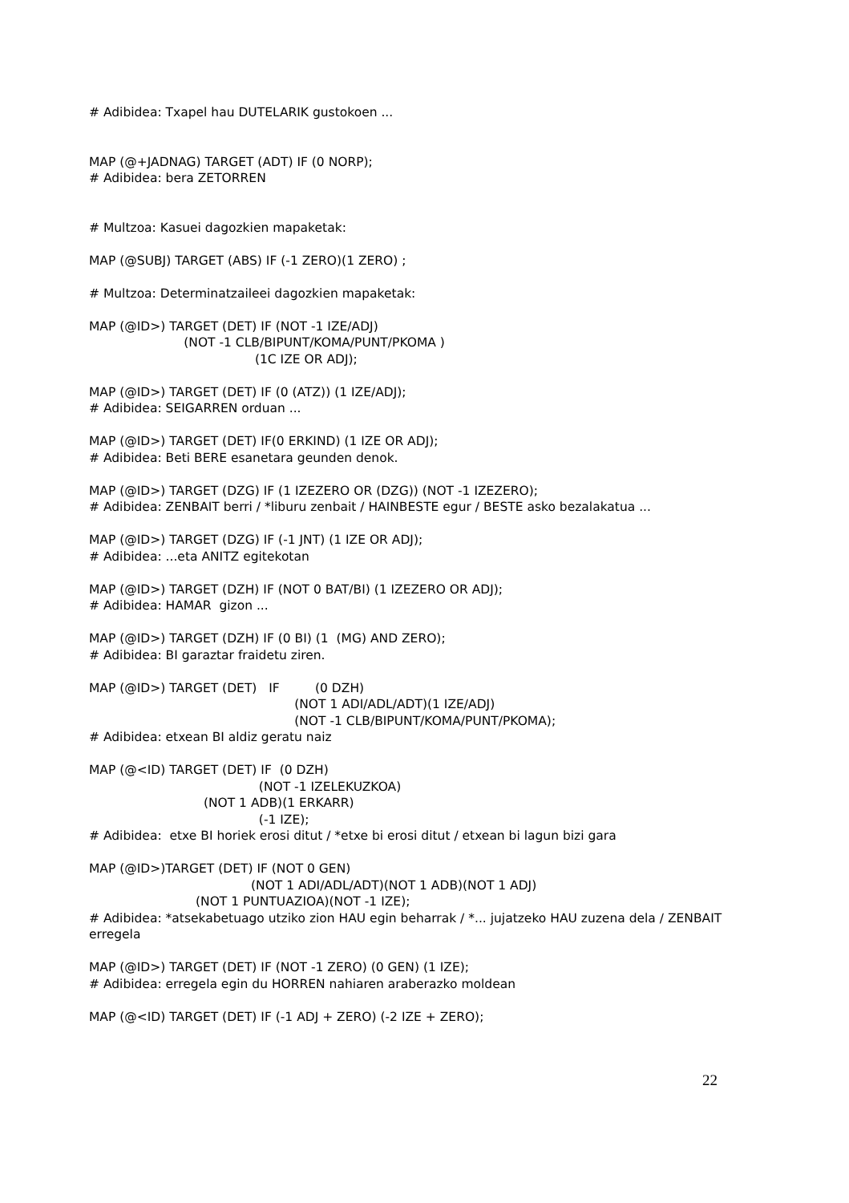# Adibidea: Txapel hau DUTELARIK gustokoen ...
MAP (@+JADNAG) TARGET (ADT) IF (0 NORP);
# Adibidea: bera ZETORREN
# Multzoa: Kasuei dagozkien mapaketak:
MAP (@SUBJ) TARGET (ABS) IF (-1 ZERO)(1 ZERO) ;
# Multzoa: Determinatzaileei dagozkien mapaketak:
MAP (@ID>) TARGET (DET) IF (NOT -1 IZE/ADJ)
(NOT -1 CLB/BIPUNT/KOMA/PUNT/PKOMA )
(1C IZE OR ADJ);
MAP (@ID>) TARGET (DET) IF (0 (ATZ)) (1 IZE/ADJ);
# Adibidea: SEIGARREN orduan ...
MAP (@ID>) TARGET (DET) IF(0 ERKIND) (1 IZE OR ADJ);
# Adibidea: Beti BERE esanetara geunden denok.
MAP (@ID>) TARGET (DZG) IF (1 IZEZERO OR (DZG)) (NOT -1 IZEZERO);
# Adibidea: ZENBAIT berri / *liburu zenbait / HAINBESTE egur / BESTE asko bezalakatua ...
MAP (@ID>) TARGET (DZG) IF (-1 JNT) (1 IZE OR ADJ);
# Adibidea: ...eta ANITZ egitekotan
MAP (@ID>) TARGET (DZH) IF (NOT 0 BAT/BI) (1 IZEZERO OR ADJ);
# Adibidea: HAMAR gizon ...
MAP (@ID>) TARGET (DZH) IF (0 BI) (1 (MG) AND ZERO);
# Adibidea: BI garaztar fraidetu ziren.
MAP (@ID>) TARGET (DET) IF (0 DZH)
(NOT 1 ADI/ADL/ADT)(1 IZE/ADJ)
(NOT -1 CLB/BIPUNT/KOMA/PUNT/PKOMA);
# Adibidea: etxean BI aldiz geratu naiz
MAP (@<ID) TARGET (DET) IF (0 DZH)
(NOT -1 IZELEKUZKOA)
(NOT 1 ADB)(1 ERKARR)
(-1 IZE);
# Adibidea: etxe BI horiek erosi ditut / *etxe bi erosi ditut / etxean bi lagun bizi gara
MAP (@ID>)TARGET (DET) IF (NOT 0 GEN)
(NOT 1 ADI/ADL/ADT)(NOT 1 ADB)(NOT 1 ADJ)
(NOT 1 PUNTUAZIOA)(NOT -1 IZE);
# Adibidea: *atsekabetuago utziko zion HAU egin beharrak / *... jujatzeko HAU zuzena dela / ZENBAIT erregela
MAP (@ID>) TARGET (DET) IF (NOT -1 ZERO) (0 GEN) (1 IZE);
# Adibidea: erregela egin du HORREN nahiaren araberazko moldean
MAP (@<ID) TARGET (DET) IF (-1 ADJ + ZERO) (-2 IZE + ZERO);
22